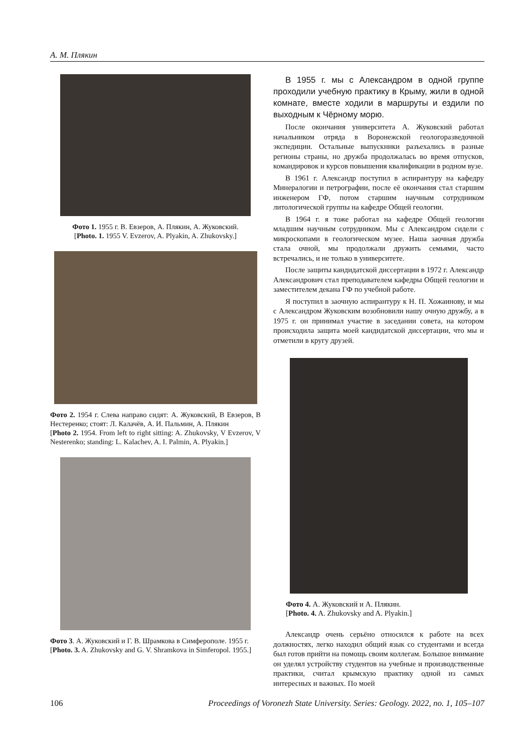А. М. Плякин
Фото 1. 1955 г. В. Евзеров, А. Плякин, А. Жуковский.
[Photo. 1. 1955 V. Evzerov, A. Plyakin, A. Zhukovsky.]
Фото 2. 1954 г. Слева направо сидят: А. Жуковский, В Евзеров, В Нестеренко; стоят: Л. Калачёв, А. И. Пальмин, А. Плякин
[Photo 2. 1954. From left to right sitting: A. Zhukovsky, V Evzerov, V Nesterenko; standing: L. Kalachev, A. I. Palmin, A. Plyakin.]
Фото 3. А. Жуковский и Г. В. Шрамкова в Симферополе. 1955 г.
[Photo. 3. A. Zhukovsky and G. V. Shramkova in Simferopol. 1955.]
В 1955 г. мы с Александром в одной группе проходили учебную практику в Крыму, жили в одной комнате, вместе ходили в маршруты и ездили по выходным к Чёрному морю.
После окончания университета А. Жуковский работал начальником отряда в Воронежской геологоразведочной экспедиции. Остальные выпускники разъехались в разные регионы страны, но дружба продолжалась во время отпусков, командировок и курсов повышения квалификации в родном вузе.
В 1961 г. Александр поступил в аспирантуру на кафедру Минералогии и петрографии, после её окончания стал старшим инженером ГФ, потом старшим научным сотрудником литологической группы на кафедре Общей геологии.
В 1964 г. я тоже работал на кафедре Общей геологии младшим научным сотрудником. Мы с Александром сидели с микроскопами в геологическом музее. Наша заочная дружба стала очной, мы продолжали дружить семьями, часто встречались, и не только в университете.
После защиты кандидатской диссертации в 1972 г. Александр Александрович стал преподавателем кафедры Общей геологии и заместителем декана ГФ по учебной работе.
Я поступил в заочную аспирантуру к Н. П. Хожаинову, и мы с Александром Жуковским возобновили нашу очную дружбу, а в 1975 г. он принимал участие в заседании совета, на котором происходила защита моей кандидатской диссертации, что мы и отметили в кругу друзей.
Фото 4. А. Жуковский и А. Плякин.
[Photo. 4. A. Zhukovsky and A. Plyakin.]
Александр очень серьёно относился к работе на всех должностях, легко находил общий язык со студентами и всегда был готов прийти на помощь своим коллегам. Большое внимание он уделял устройству студентов на учебные и производственные практики, считал крымскую практику одной из самых интересных и важных. По моей
106 Proceedings of Voronezh State University. Series: Geology. 2022, no. 1, 105–107